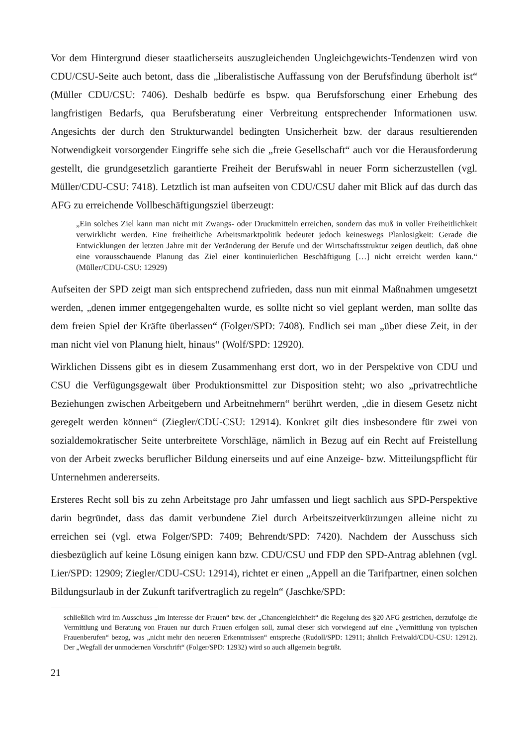Vor dem Hintergrund dieser staatlicherseits auszugleichenden Ungleichgewichts-Tendenzen wird von CDU/CSU-Seite auch betont, dass die „liberalistische Auffassung von der Berufsfindung überholt ist“ (Müller CDU/CSU: 7406). Deshalb bedürfe es bspw. qua Berufsforschung einer Erhebung des langfristigen Bedarfs, qua Berufsberatung einer Verbreitung entsprechender Informationen usw. Angesichts der durch den Strukturwandel bedingten Unsicherheit bzw. der daraus resultierenden Notwendigkeit vorsorgender Eingriffe sehe sich die „freie Gesellschaft“ auch vor die Herausforderung gestellt, die grundgesetzlich garantierte Freiheit der Berufswahl in neuer Form sicherzustellen (vgl. Müller/CDU-CSU: 7418). Letztlich ist man aufseiten von CDU/CSU daher mit Blick auf das durch das AFG zu erreichende Vollbeschäftigungsziel überzeugt:
„Ein solches Ziel kann man nicht mit Zwangs- oder Druckmitteln erreichen, sondern das muß in voller Freiheitlichkeit verwirklicht werden. Eine freiheitliche Arbeitsmarktpolitik bedeutet jedoch keineswegs Planlosigkeit: Gerade die Entwicklungen der letzten Jahre mit der Veränderung der Berufe und der Wirtschaftsstruktur zeigen deutlich, daß ohne eine vorausschauende Planung das Ziel einer kontinuierlichen Beschäftigung […] nicht erreicht werden kann.“ (Müller/CDU-CSU: 12929)
Aufseiten der SPD zeigt man sich entsprechend zufrieden, dass nun mit einmal Maßnahmen umgesetzt werden, „denen immer entgegengehalten wurde, es sollte nicht so viel geplant werden, man sollte das dem freien Spiel der Kräfte überlassen“ (Folger/SPD: 7408). Endlich sei man „über diese Zeit, in der man nicht viel von Planung hielt, hinaus“ (Wolf/SPD: 12920).
Wirklichen Dissens gibt es in diesem Zusammenhang erst dort, wo in der Perspektive von CDU und CSU die Verfügungsgewalt über Produktionsmittel zur Disposition steht; wo also „privatrechtliche Beziehungen zwischen Arbeitgebern und Arbeitnehmern“ berührt werden, „die in diesem Gesetz nicht geregelt werden können“ (Ziegler/CDU-CSU: 12914). Konkret gilt dies insbesondere für zwei von sozialdemokratischer Seite unterbreitete Vorschläge, nämlich in Bezug auf ein Recht auf Freistellung von der Arbeit zwecks beruflicher Bildung einerseits und auf eine Anzeige- bzw. Mitteilungspflicht für Unternehmen andererseits.
Ersteres Recht soll bis zu zehn Arbeitstage pro Jahr umfassen und liegt sachlich aus SPD-Perspektive darin begründet, dass das damit verbundene Ziel durch Arbeitszeitverkürzungen alleine nicht zu erreichen sei (vgl. etwa Folger/SPD: 7409; Behrendt/SPD: 7420). Nachdem der Ausschuss sich diesbezüglich auf keine Lösung einigen kann bzw. CDU/CSU und FDP den SPD-Antrag ablehnen (vgl. Lier/SPD: 12909; Ziegler/CDU-CSU: 12914), richtet er einen „Appell an die Tarifpartner, einen solchen Bildungsurlaub in der Zukunft tarifvertraglich zu regeln“ (Jaschke/SPD:
schließlich wird im Ausschuss „im Interesse der Frauen“ bzw. der „Chancengleichheit“ die Regelung des §20 AFG gestrichen, derzufolge die Vermittlung und Beratung von Frauen nur durch Frauen erfolgen soll, zumal dieser sich vorwiegend auf eine „Vermittlung von typischen Frauenberufen“ bezog, was „nicht mehr den neueren Erkenntnissen“ entspreche (Rudoll/SPD: 12911; ähnlich Freiwald/CDU-CSU: 12912). Der „Wegfall der unmodernen Vorschrift“ (Folger/SPD: 12932) wird so auch allgemein begrüßt.
21